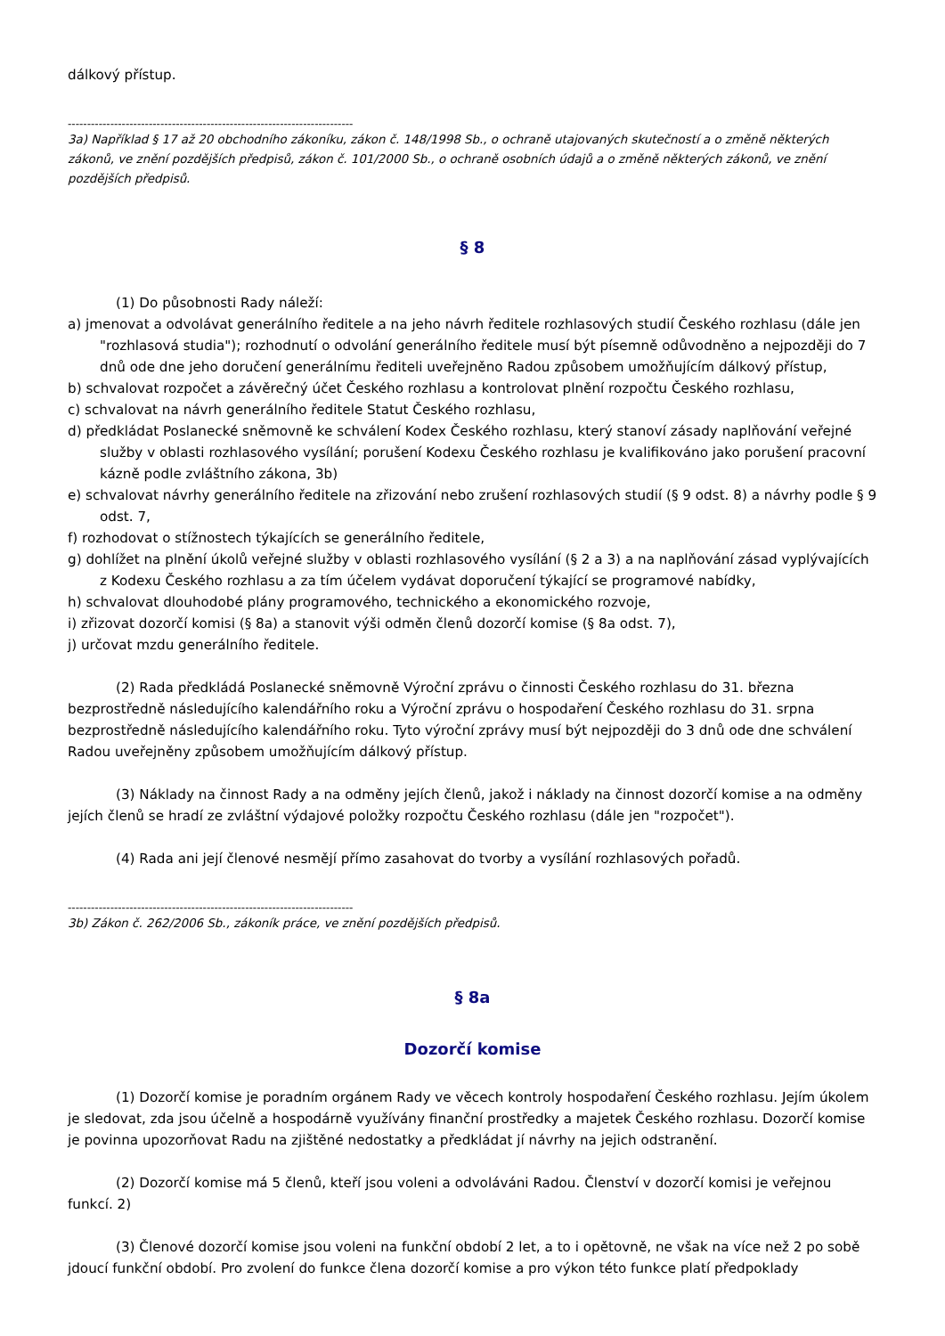dálkový přístup.
--------------------------------------------------------------------------
3a) Například § 17 až 20 obchodního zákoníku, zákon č. 148/1998 Sb., o ochraně utajovaných skutečností a o změně některých zákonů, ve znění pozdějších předpisů, zákon č. 101/2000 Sb., o ochraně osobních údajů a o změně některých zákonů, ve znění pozdějších předpisů.
§ 8
(1) Do působnosti Rady náleží:
a) jmenovat a odvolávat generálního ředitele a na jeho návrh ředitele rozhlasových studií Českého rozhlasu (dále jen "rozhlasová studia"); rozhodnutí o odvolání generálního ředitele musí být písemně odůvodněno a nejpozději do 7 dnů ode dne jeho doručení generálnímu řediteli uveřejněno Radou způsobem umožňujícím dálkový přístup,
b) schvalovat rozpočet a závěrečný účet Českého rozhlasu a kontrolovat plnění rozpočtu Českého rozhlasu,
c) schvalovat na návrh generálního ředitele Statut Českého rozhlasu,
d) předkládat Poslanecké sněmovně ke schválení Kodex Českého rozhlasu, který stanoví zásady naplňování veřejné služby v oblasti rozhlasového vysílání; porušení Kodexu Českého rozhlasu je kvalifikováno jako porušení pracovní kázně podle zvláštního zákona, 3b)
e) schvalovat návrhy generálního ředitele na zřizování nebo zrušení rozhlasových studií (§ 9 odst. 8) a návrhy podle § 9 odst. 7,
f) rozhodovat o stížnostech týkajících se generálního ředitele,
g) dohlížet na plnění úkolů veřejné služby v oblasti rozhlasového vysílání (§ 2 a 3) a na naplňování zásad vyplývajících z Kodexu Českého rozhlasu a za tím účelem vydávat doporučení týkající se programové nabídky,
h) schvalovat dlouhodobé plány programového, technického a ekonomického rozvoje,
i) zřizovat dozorčí komisi (§ 8a) a stanovit výši odměn členů dozorčí komise (§ 8a odst. 7),
j) určovat mzdu generálního ředitele.
(2) Rada předkládá Poslanecké sněmovně Výroční zprávu o činnosti Českého rozhlasu do 31. března bezprostředně následujícího kalendářního roku a Výroční zprávu o hospodaření Českého rozhlasu do 31. srpna bezprostředně následujícího kalendářního roku. Tyto výroční zprávy musí být nejpozději do 3 dnů ode dne schválení Radou uveřejněny způsobem umožňujícím dálkový přístup.
(3) Náklady na činnost Rady a na odměny jejích členů, jakož i náklady na činnost dozorčí komise a na odměny jejích členů se hradí ze zvláštní výdajové položky rozpočtu Českého rozhlasu (dále jen "rozpočet").
(4) Rada ani její členové nesmějí přímo zasahovat do tvorby a vysílání rozhlasových pořadů.
--------------------------------------------------------------------------
3b) Zákon č. 262/2006 Sb., zákoník práce, ve znění pozdějších předpisů.
§ 8a
Dozorčí komise
(1) Dozorčí komise je poradním orgánem Rady ve věcech kontroly hospodaření Českého rozhlasu. Jejím úkolem je sledovat, zda jsou účelně a hospodárně využívány finanční prostředky a majetek Českého rozhlasu. Dozorčí komise je povinna upozorňovat Radu na zjištěné nedostatky a předkládat jí návrhy na jejich odstranění.
(2) Dozorčí komise má 5 členů, kteří jsou voleni a odvoláváni Radou. Členství v dozorčí komisi je veřejnou funkcí. 2)
(3) Členové dozorčí komise jsou voleni na funkční období 2 let, a to i opětovně, ne však na více než 2 po sobě jdoucí funkční období. Pro zvolení do funkce člena dozorčí komise a pro výkon této funkce platí předpoklady